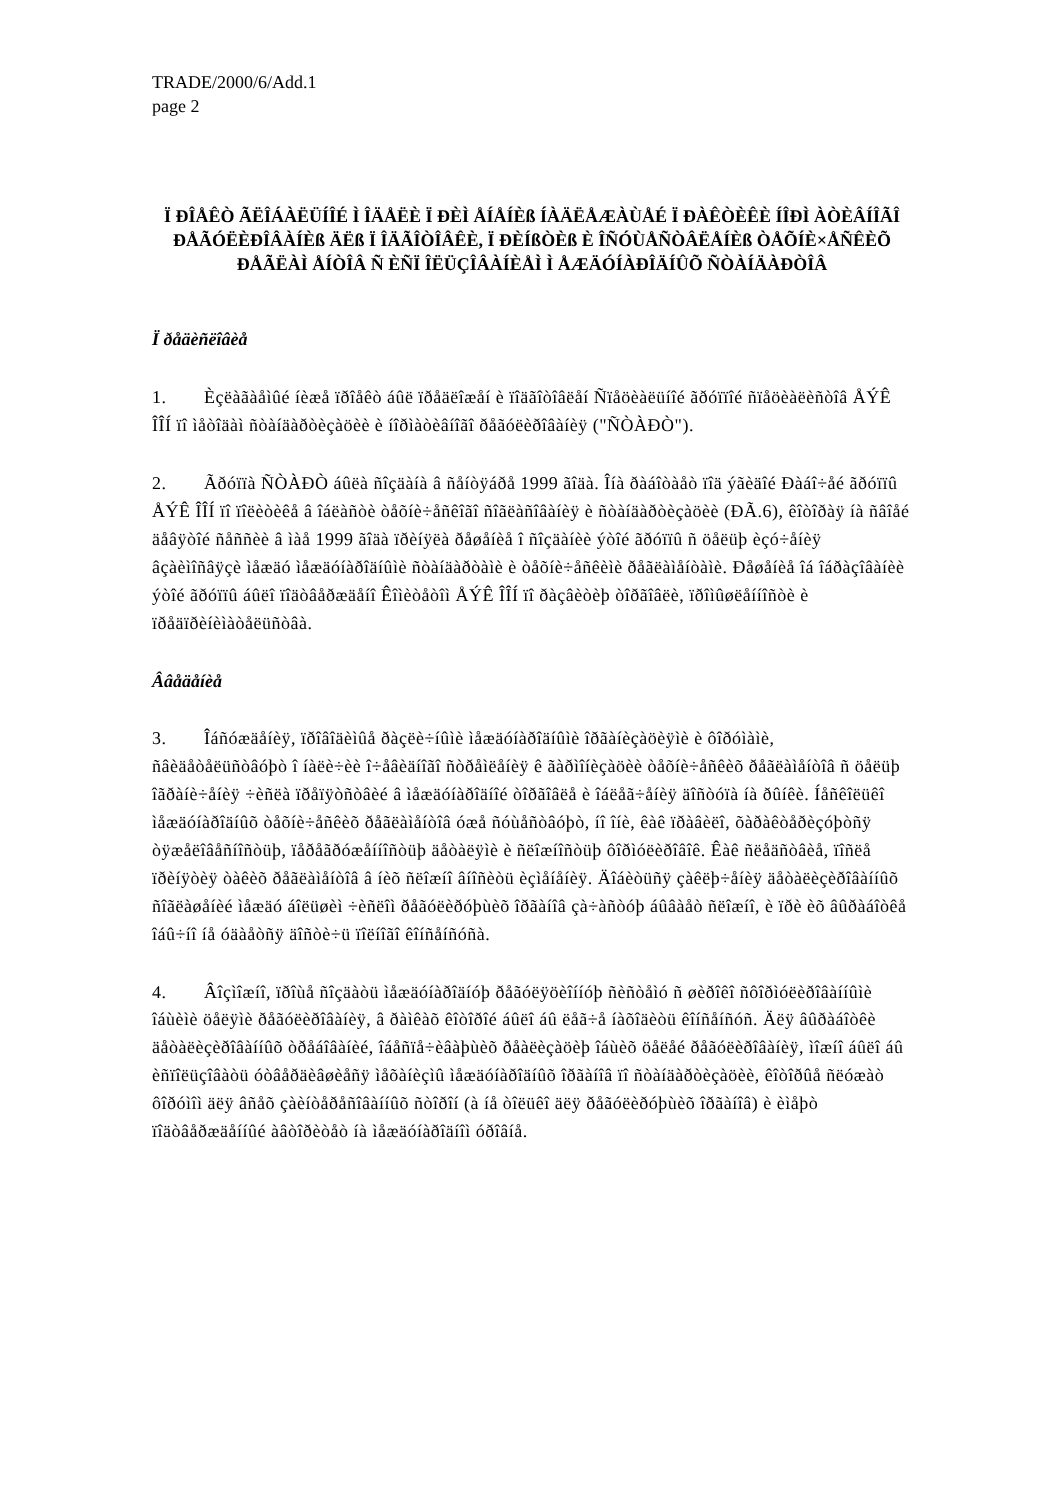TRADE/2000/6/Add.1
page 2
Ï ÐÎÅÊÒ ÃËÎÁÀËÜÍÎÉ Ì ÎÄÅËÈ Ï ÐÈÌ ÅÍÅÍÈß ÍÀÄËÅÆÀÙÅÉ Ï ÐÀÊÒÈÊÈ ÍÎÐÌ ÀÒÈÂÍÎÃÎ ÐÅÃÓËÈÐÎÂÀÍÈß ÄËß Ï ÎÄÃÎÒÎÂÊÈ, Ï ÐÈÍßÒÈß È ÎÑÓÙÅÑÒÂËÅÍÈß ÒÅÕÍÈ×ÅÑÊÈÕ ÐÅÃËÀÌ ÅÍÒÎÂ Ñ ÈÑÏ ÎËÜÇÎÂÀÍÈÅÌ Ì ÅÆÄÓÍÀÐÎÄÍÛÕ ÑÒÀÍÄÀÐÒÎÂ
Ï ðåäèñëîâèå
1. Èçëàãàåìûé íèæå ïðîåêò áûë ïðåäëîæåí è ïîäãîòîâëåí Ñïåöèàëüíîé ãðóïïîé ñïåöèàëèñòîâ ÅÝÊ ÎÎÍ ïî ìåòîäàì ñòàíäàðòèçàöèè è íîðìàòèâíîãî ðåãóëèðîâàíèÿ ("ÑÒÀÐÒ").
2. Ãðóïïà ÑÒÀÐÒ áûëà ñîçäàíà â ñåíòÿáðå 1999 ãîäà. Îíà ðàáîòàåò ïîä ýãèäîé Ðàáî÷åé ãðóïïû ÅÝÊ ÎÎÍ ïî ïîëèòèêå â îáëàñòè òåõíè÷åñêîãî ñîãëàñîâàíèÿ è ñòàíäàðòèçàöèè (ÐÃ.6), êîòîðàÿ íà ñâîåé äåâÿòîé ñåññèè â ìàå 1999 ãîäà ïðèíÿëà ðåøåíèå î ñîçäàíèè ýòîé ãðóïïû ñ öåëüþ èçó÷åíèÿ âçàèìîñâÿçè ìåæäó ìåæäóíàðîäíûìè ñòàíäàðòàìè è òåõíè÷åñêèìè ðåãëàìåíòàìè. Ðåøåíèå îá îáðàçîâàíèè ýòîé ãðóïïû áûëî ïîäòâåðæäåíî Êîìèòåòîì ÅÝÊ ÎÎÍ ïî ðàçâèòèþ òîðãîâëè, ïðîìûøëåííîñòè è ïðåäïðèíèìàòåëüñòâà.
Ââåäåíèå
3. Îáñóæäåíèÿ, ïðîâîäèìûå ðàçëè÷íûìè ìåæäóíàðîäíûìè îðãàíèçàöèÿìè è ôîðóìàìè, ñâèäåòåëüñòâóþò î íàëè÷èè î÷åâèäíîãî ñòðåìëåíèÿ ê ãàðìîíèçàöèè òåõíè÷åñêèõ ðåãëàìåíòîâ ñ öåëüþ îãðàíè÷åíèÿ ÷èñëà ïðåïÿòñòâèé â ìåæäóíàðîäíîé òîðãîâëå è îáëåã÷åíèÿ äîñòóïà íà ðûíêè. Íåñêîëüêî ìåæäóíàðîäíûõ òåõíè÷åñêèõ ðåãëàìåíòîâ óæå ñóùåñòâóþò, íî îíè, êàê ïðàâèëî, õàðàêòåðèçóþòñÿ òÿæåëîâåñíîñòüþ, ïåðåãðóæåííîñòüþ äåòàëÿìè è ñëîæíîñòüþ ôîðìóëèðîâîê. Êàê ñëåäñòâèå, ïîñëå ïðèíÿòèÿ òàêèõ ðåãëàìåíòîâ â íèõ ñëîæíî âíîñèòü èçìåíåíèÿ. Äîáèòüñÿ çàêëþ÷åíèÿ äåòàëèçèðîâàííûõ ñîãëàøåíèé ìåæäó áîëüøèì ÷èñëîì ðåãóëèðóþùèõ îðãàíîâ çà÷àñòóþ áûâàåò ñëîæíî, è ïðè èõ âûðàáîòêå îáû÷íî íå óäàåòñÿ äîñòè÷ü ïîëíîãî êîíñåíñóñà.
4. Âîçìîæíî, ïðîùå ñîçäàòü ìåæäóíàðîäíóþ ðåãóëÿöèîííóþ ñèñòåìó ñ øèðîêî ñôîðìóëèðîâàííûìè îáùèìè öåëÿìè ðåãóëèðîâàíèÿ, â ðàìêàõ êîòîðîé áûëî áû ëåã÷å íàõîäèòü êîíñåíñóñ. Äëÿ âûðàáîòêè äåòàëèçèðîâàííûõ òðåáîâàíèé, îáåñïå÷èâàþùèõ ðåàëèçàöèþ îáùèõ öåëåé ðåãóëèðîâàíèÿ, ìîæíî áûëî áû èñïîëüçîâàòü óòâåðäèâøèåñÿ ìåõàíèçìû ìåæäóíàðîäíûõ îðãàíîâ ïî ñòàíäàðòèçàöèè, êîòîðûå ñëóæàò ôîðóìîì äëÿ âñåõ çàèíòåðåñîâàííûõ ñòîðîí (à íå òîëüêî äëÿ ðåãóëèðóþùèõ îðãàíîâ) è èìåþò ïîäòâåðæäåííûé àâòîðèòåò íà ìåæäóíàðîäíîì óðîâíå.